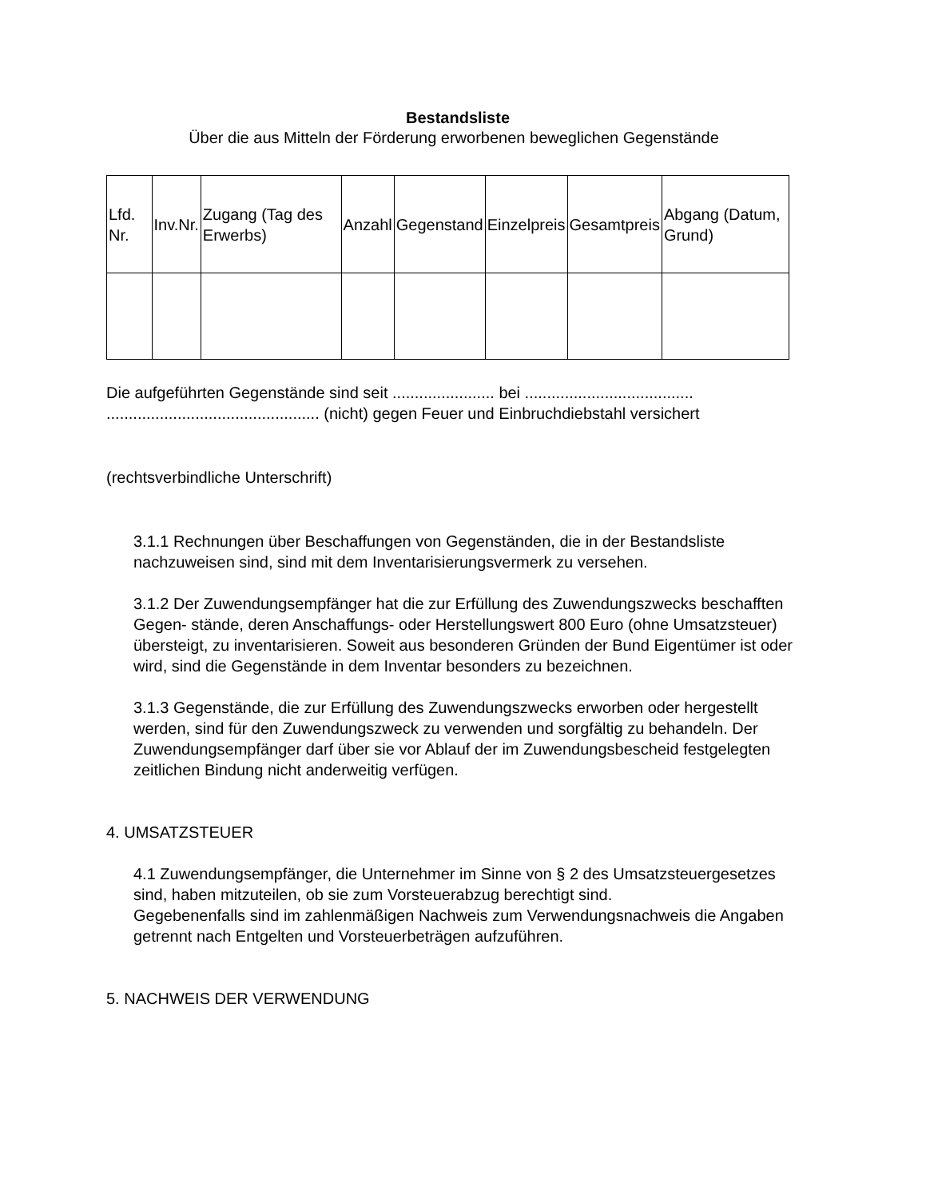Bestandsliste
Über die aus Mitteln der Förderung erworbenen beweglichen Gegenstände
| Lfd. Nr. | Inv.Nr. | Zugang (Tag des Erwerbs) | Anzahl | Gegenstand | Einzelpreis | Gesamtpreis | Abgang (Datum, Grund) |
| --- | --- | --- | --- | --- | --- | --- | --- |
Die aufgeführten Gegenstände sind seit ....................... bei ......................................
................................................ (nicht) gegen Feuer und Einbruchdiebstahl versichert
(rechtsverbindliche Unterschrift)
3.1.1 Rechnungen über Beschaffungen von Gegenständen, die in der Bestandsliste nachzuweisen sind, sind mit dem Inventarisierungsvermerk zu versehen.
3.1.2 Der Zuwendungsempfänger hat die zur Erfüllung des Zuwendungszwecks beschafften Gegen- stände, deren Anschaffungs- oder Herstellungswert 800 Euro (ohne Umsatzsteuer) übersteigt, zu inventarisieren. Soweit aus besonderen Gründen der Bund Eigentümer ist oder wird, sind die Gegenstände in dem Inventar besonders zu bezeichnen.
3.1.3 Gegenstände, die zur Erfüllung des Zuwendungszwecks erworben oder hergestellt werden, sind für den Zuwendungszweck zu verwenden und sorgfältig zu behandeln. Der Zuwendungsempfänger darf über sie vor Ablauf der im Zuwendungsbescheid festgelegten zeitlichen Bindung nicht anderweitig verfügen.
4. UMSATZSTEUER
4.1 Zuwendungsempfänger, die Unternehmer im Sinne von § 2 des Umsatzsteuergesetzes sind, haben mitzuteilen, ob sie zum Vorsteuerabzug berechtigt sind.
Gegebenenfalls sind im zahlenmäßigen Nachweis zum Verwendungsnachweis die Angaben getrennt nach Entgelten und Vorsteuerbeträgen aufzuführen.
5. NACHWEIS DER VERWENDUNG